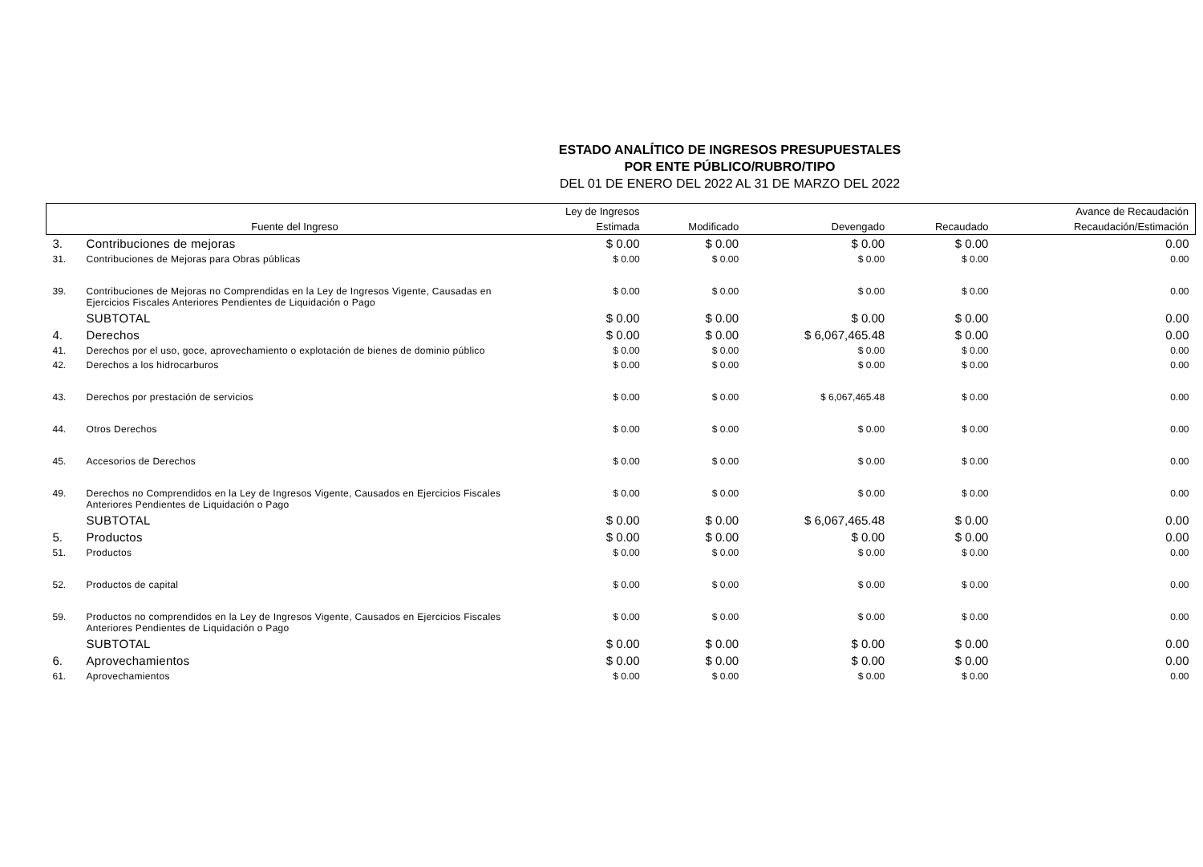ESTADO ANALÍTICO DE INGRESOS PRESUPUESTALES
POR ENTE PÚBLICO/RUBRO/TIPO
DEL 01 DE ENERO DEL 2022 AL 31 DE MARZO DEL 2022
| | | Ley de Ingresos | | | | Avance de Recaudación |
| --- | --- | --- | --- | --- | --- | --- |
| | Fuente del Ingreso | Estimada | Modificado | Devengado | Recaudado | Recaudación/Estimación |
| 3. | Contribuciones de mejoras | $ 0.00 | $ 0.00 | $ 0.00 | $ 0.00 | 0.00 |
| 31. | Contribuciones de Mejoras para Obras públicas | $ 0.00 | $ 0.00 | $ 0.00 | $ 0.00 | 0.00 |
| 39. | Contribuciones de Mejoras no Comprendidas en la Ley de Ingresos Vigente, Causadas en Ejercicios Fiscales Anteriores Pendientes de Liquidación o Pago | $ 0.00 | $ 0.00 | $ 0.00 | $ 0.00 | 0.00 |
| | SUBTOTAL | $ 0.00 | $ 0.00 | $ 0.00 | $ 0.00 | 0.00 |
| 4. | Derechos | $ 0.00 | $ 0.00 | $ 6,067,465.48 | $ 0.00 | 0.00 |
| 41. | Derechos por el uso, goce, aprovechamiento o explotación de bienes de dominio público | $ 0.00 | $ 0.00 | $ 0.00 | $ 0.00 | 0.00 |
| 42. | Derechos a los hidrocarburos | $ 0.00 | $ 0.00 | $ 0.00 | $ 0.00 | 0.00 |
| 43. | Derechos por prestación de servicios | $ 0.00 | $ 0.00 | $ 6,067,465.48 | $ 0.00 | 0.00 |
| 44. | Otros Derechos | $ 0.00 | $ 0.00 | $ 0.00 | $ 0.00 | 0.00 |
| 45. | Accesorios de Derechos | $ 0.00 | $ 0.00 | $ 0.00 | $ 0.00 | 0.00 |
| 49. | Derechos no Comprendidos en la Ley de Ingresos Vigente, Causados en Ejercicios Fiscales Anteriores Pendientes de Liquidación o Pago | $ 0.00 | $ 0.00 | $ 0.00 | $ 0.00 | 0.00 |
| | SUBTOTAL | $ 0.00 | $ 0.00 | $ 6,067,465.48 | $ 0.00 | 0.00 |
| 5. | Productos | $ 0.00 | $ 0.00 | $ 0.00 | $ 0.00 | 0.00 |
| 51. | Productos | $ 0.00 | $ 0.00 | $ 0.00 | $ 0.00 | 0.00 |
| 52. | Productos de capital | $ 0.00 | $ 0.00 | $ 0.00 | $ 0.00 | 0.00 |
| 59. | Productos no comprendidos en la Ley de Ingresos Vigente, Causados en Ejercicios Fiscales Anteriores Pendientes de Liquidación o Pago | $ 0.00 | $ 0.00 | $ 0.00 | $ 0.00 | 0.00 |
| | SUBTOTAL | $ 0.00 | $ 0.00 | $ 0.00 | $ 0.00 | 0.00 |
| 6. | Aprovechamientos | $ 0.00 | $ 0.00 | $ 0.00 | $ 0.00 | 0.00 |
| 61. | Aprovechamientos | $ 0.00 | $ 0.00 | $ 0.00 | $ 0.00 | 0.00 |